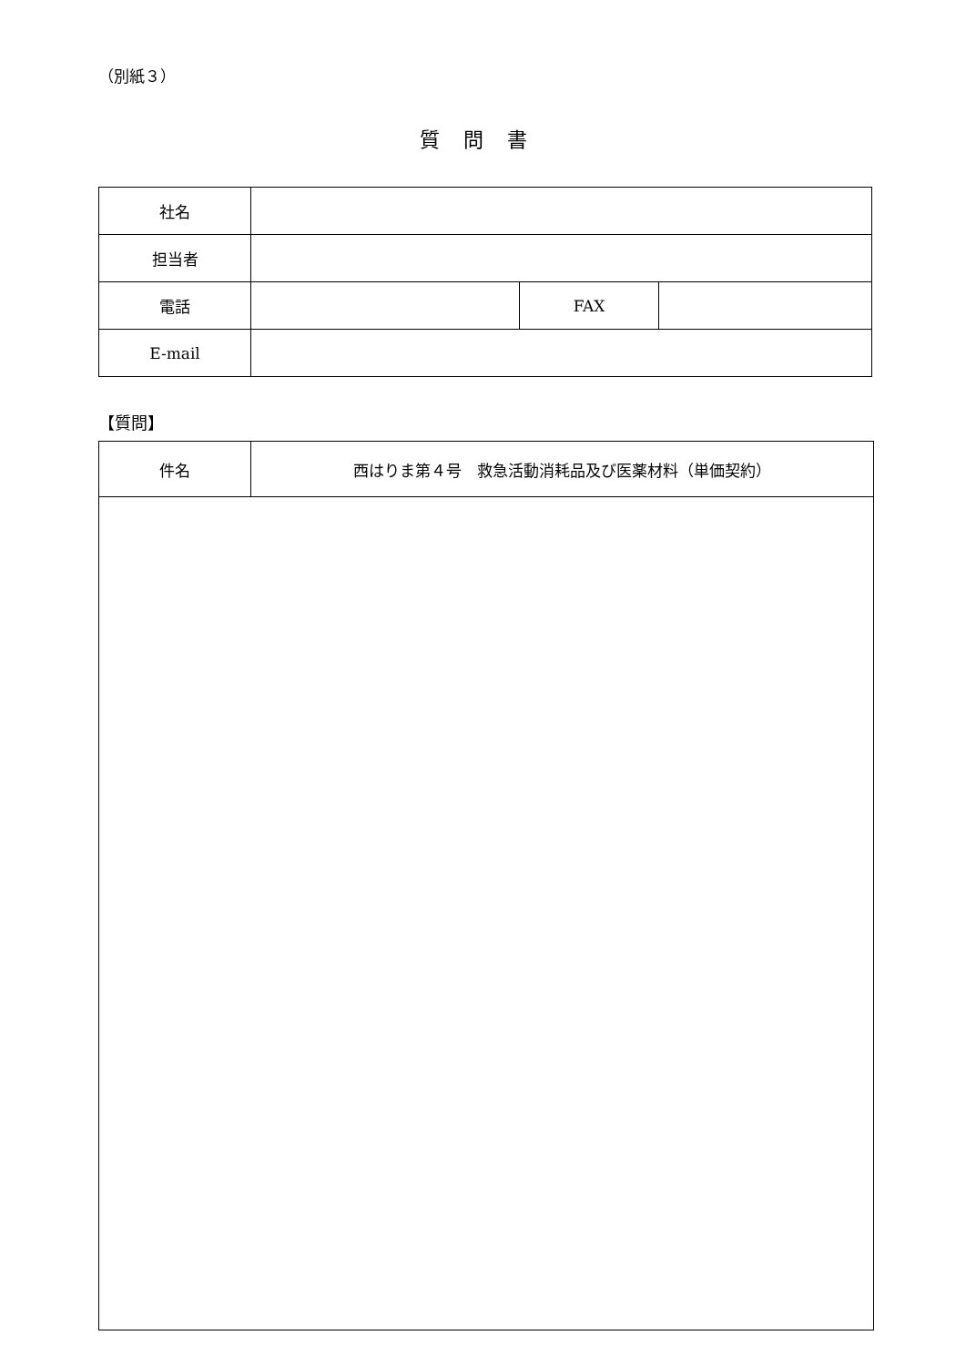（別紙３）
質問書
| 社名 | | | |
| 担当者 | | | |
| 電話 | | FAX | |
| E-mail | | | |
【質問】
| 件名 | 西はりま第４号 救急活動消耗品及び医薬材料（単価契約） |